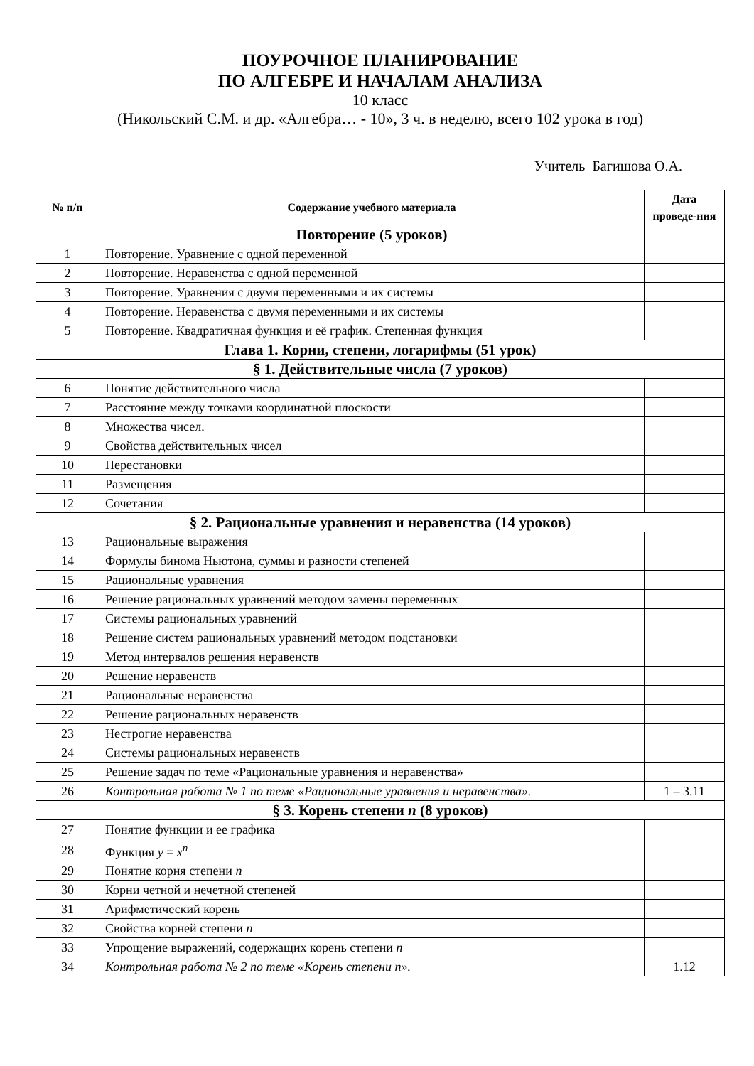ПОУРОЧНОЕ ПЛАНИРОВАНИЕ
ПО АЛГЕБРЕ И НАЧАЛАМ АНАЛИЗА
10 класс
(Никольский С.М. и др. «Алгебра… - 10», 3 ч. в неделю, всего 102 урока в год)
Учитель Багишова О.А.
| № п/п | Содержание учебного материала | Дата проведе-ния |
| --- | --- | --- |
| | Повторение (5 уроков) | |
| 1 | Повторение. Уравнение с одной переменной | |
| 2 | Повторение. Неравенства с одной переменной | |
| 3 | Повторение. Уравнения с двумя переменными и их системы | |
| 4 | Повторение. Неравенства с двумя переменными и их системы | |
| 5 | Повторение. Квадратичная функция и её график. Степенная функция | |
| Глава 1. Корни, степени, логарифмы (51 урок) | | |
| § 1. Действительные числа (7 уроков) | | |
| 6 | Понятие действительного числа | |
| 7 | Расстояние между точками координатной плоскости | |
| 8 | Множества чисел. | |
| 9 | Свойства действительных чисел | |
| 10 | Перестановки | |
| 11 | Размещения | |
| 12 | Сочетания | |
| § 2. Рациональные уравнения и неравенства (14 уроков) | | |
| 13 | Рациональные выражения | |
| 14 | Формулы бинома Ньютона, суммы и разности степеней | |
| 15 | Рациональные уравнения | |
| 16 | Решение рациональных уравнений методом замены переменных | |
| 17 | Системы рациональных уравнений | |
| 18 | Решение систем рациональных уравнений методом подстановки | |
| 19 | Метод интервалов решения неравенств | |
| 20 | Решение неравенств | |
| 21 | Рациональные неравенства | |
| 22 | Решение рациональных неравенств | |
| 23 | Нестрогие неравенства | |
| 24 | Системы рациональных неравенств | |
| 25 | Решение задач по теме «Рациональные уравнения и неравенства» | |
| 26 | Контрольная работа № 1 по теме «Рациональные уравнения и неравенства». | 1 – 3.11 |
| § 3. Корень степени n (8 уроков) | | |
| 27 | Понятие функции и ее графика | |
| 28 | Функция y = x<sup>n</sup> | |
| 29 | Понятие корня степени n | |
| 30 | Корни четной и нечетной степеней | |
| 31 | Арифметический корень | |
| 32 | Свойства корней степени n | |
| 33 | Упрощение выражений, содержащих корень степени n | |
| 34 | Контрольная работа № 2 по теме «Корень степени n». | 1.12 |